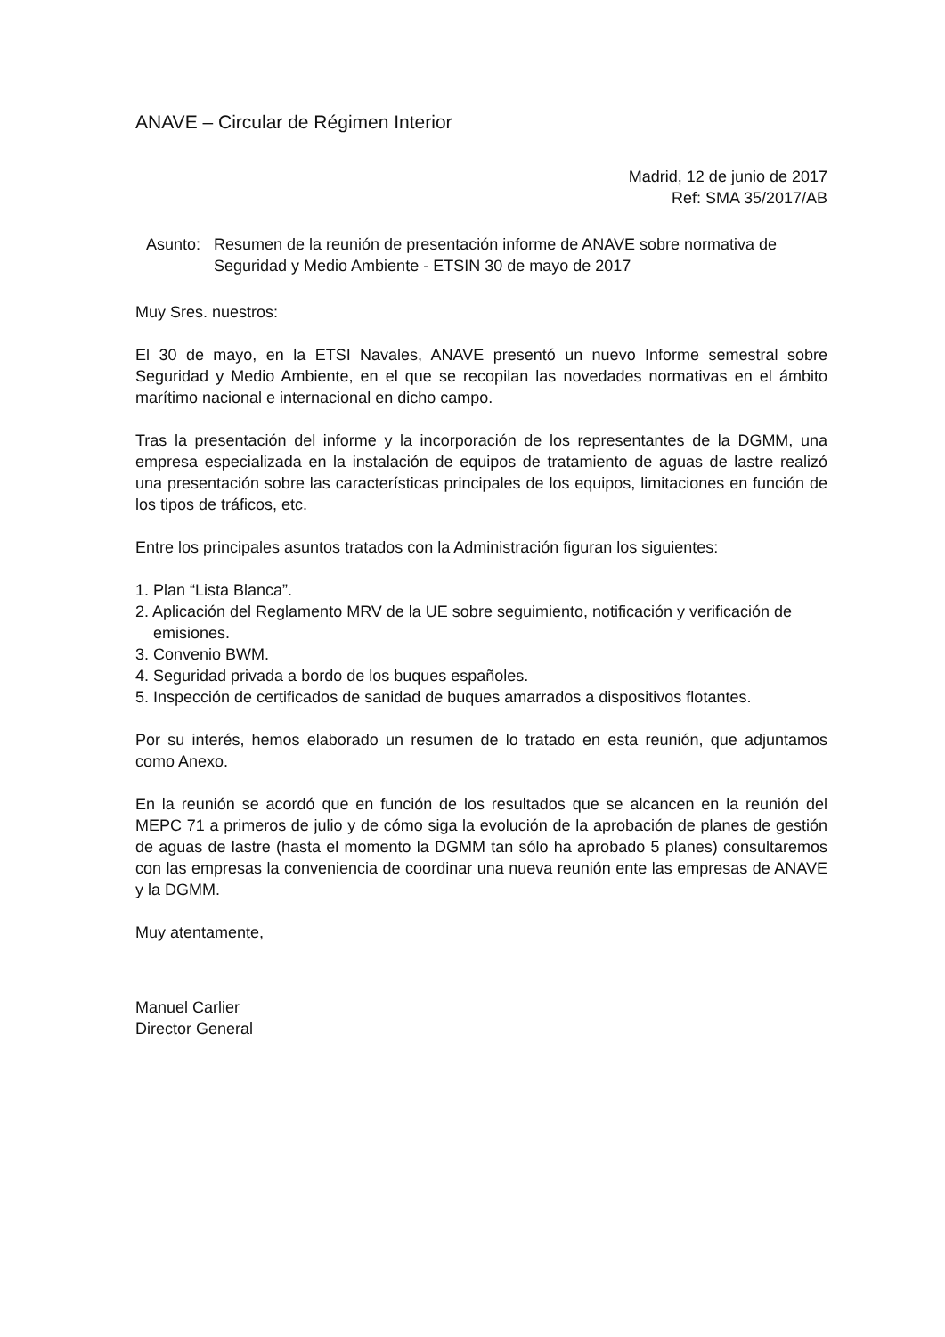ANAVE – Circular de Régimen Interior
Madrid, 12 de junio de 2017
Ref: SMA 35/2017/AB
Asunto: Resumen de la reunión de presentación informe de ANAVE sobre normativa de Seguridad y Medio Ambiente - ETSIN 30 de mayo de 2017
Muy Sres. nuestros:
El 30 de mayo, en la ETSI Navales, ANAVE presentó un nuevo Informe semestral sobre Seguridad y Medio Ambiente, en el que se recopilan las novedades normativas en el ámbito marítimo nacional e internacional en dicho campo.
Tras la presentación del informe y la incorporación de los representantes de la DGMM, una empresa especializada en la instalación de equipos de tratamiento de aguas de lastre realizó una presentación sobre las características principales de los equipos, limitaciones en función de los tipos de tráficos, etc.
Entre los principales asuntos tratados con la Administración figuran los siguientes:
1. Plan “Lista Blanca”.
2. Aplicación del Reglamento MRV de la UE sobre seguimiento, notificación y verificación de
emisiones.
3. Convenio BWM.
4. Seguridad privada a bordo de los buques españoles.
5. Inspección de certificados de sanidad de buques amarrados a dispositivos flotantes.
Por su interés, hemos elaborado un resumen de lo tratado en esta reunión, que adjuntamos como Anexo.
En la reunión se acordó que en función de los resultados que se alcancen en la reunión del MEPC 71 a primeros de julio y de cómo siga la evolución de la aprobación de planes de gestión de aguas de lastre (hasta el momento la DGMM tan sólo ha aprobado 5 planes) consultaremos con las empresas la conveniencia de coordinar una nueva reunión ente las empresas de ANAVE y la DGMM.
Muy atentamente,
Manuel Carlier
Director General